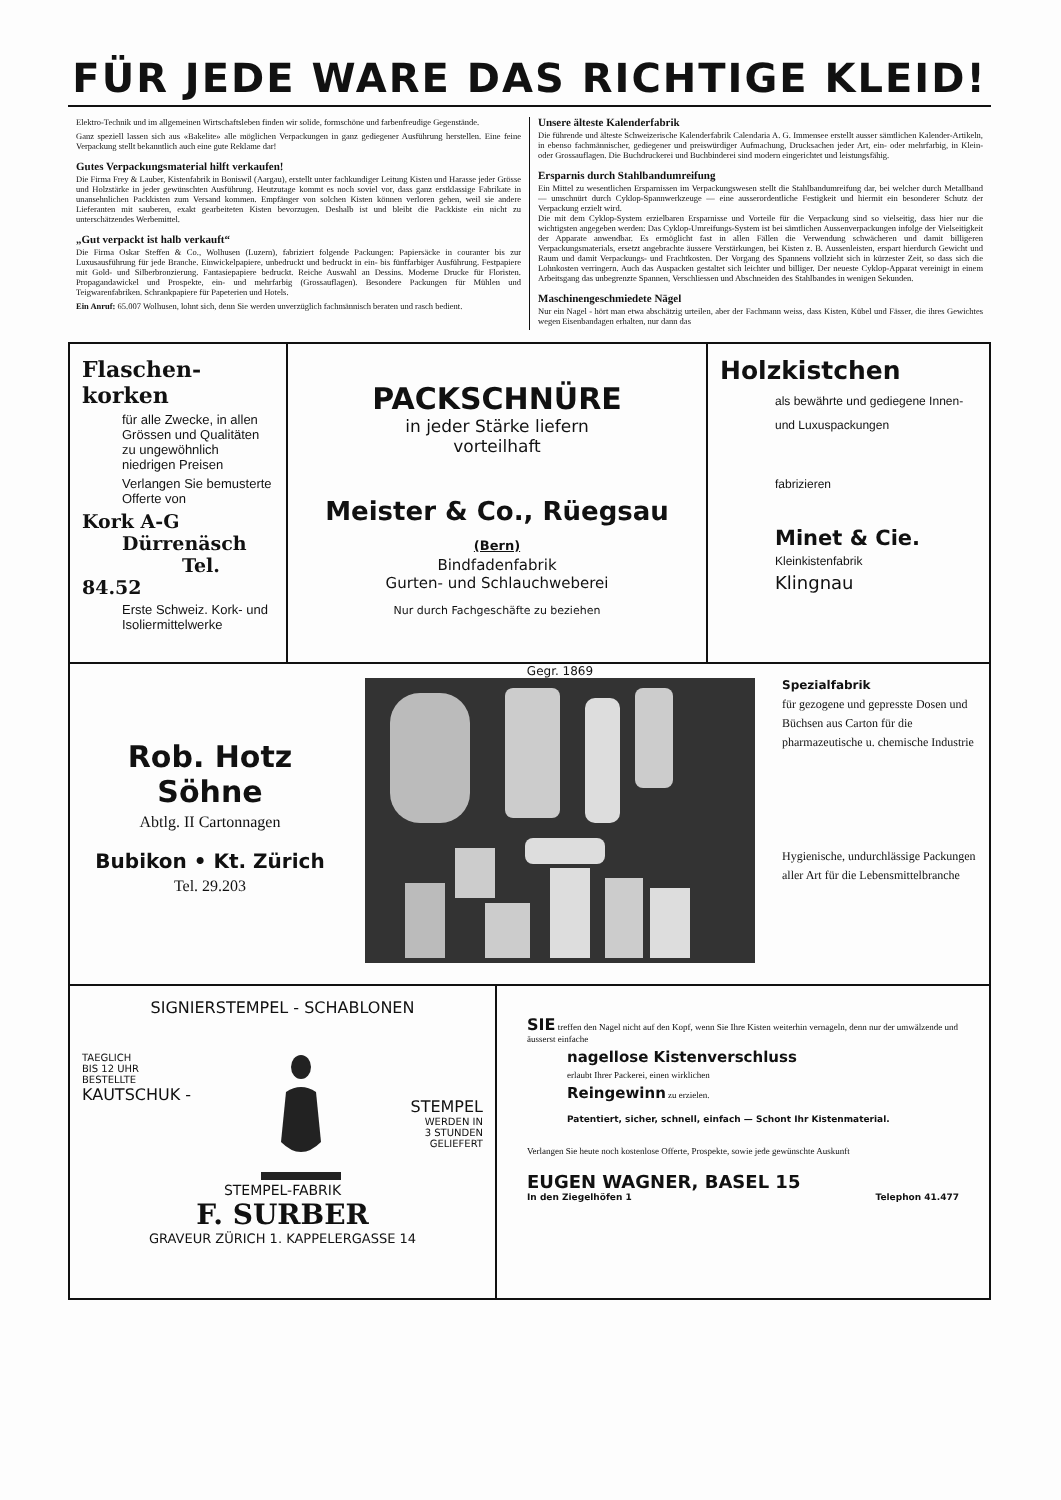FÜR JEDE WARE DAS RICHTIGE KLEID!
Elektro-Technik und im allgemeinen Wirtschaftsleben finden wir solide, formschöne und farbenfreudige Gegenstände.
Ganz speziell lassen sich aus «Bakelite» alle möglichen Verpackungen in ganz gediegener Ausführung herstellen. Eine feine Verpackung stellt bekanntlich auch eine gute Reklame dar!
Gutes Verpackungsmaterial hilft verkaufen!
Die Firma Frey & Lauber, Kistenfabrik in Boniswil (Aargau), erstellt unter fachkundiger Leitung Kisten und Harasse jeder Grösse und Holzstärke in jeder gewünschten Ausführung. Heutzutage kommt es noch soviel vor, dass ganz erstklassige Fabrikate in unansehnlichen Packkisten zum Versand kommen. Empfänger von solchen Kisten können verloren gehen, weil sie andere Lieferanten mit sauberen, exakt gearbeiteten Kisten bevorzugen. Deshalb ist und bleibt die Packkiste ein nicht zu unterschätzendes Werbemittel.
„Gut verpackt ist halb verkauft“
Die Firma Oskar Steffen & Co., Wolhusen (Luzern), fabriziert folgende Packungen: Papiersäcke in couranter bis zur Luxusausführung für jede Branche. Einwickelpapiere, unbedruckt und bedruckt in ein- bis fünffarbiger Ausführung. Festpapiere mit Gold- und Silberbronzierung. Fantasiepapiere bedruckt. Reiche Auswahl an Dessins. Moderne Drucke für Floristen. Propagandawickel und Prospekte, ein- und mehrfarbig (Grossauflagen). Besondere Packungen für Mühlen und Teigwarenfabriken. Schrankpapiere für Papeterien und Hotels.
Ein Anruf: 65.007 Wolhusen, lohnt sich, denn Sie werden unverzüglich fachmännisch beraten und rasch bedient.
Unsere älteste Kalenderfabrik
Die führende und älteste Schweizerische Kalenderfabrik Calendaria A. G. Immensee erstellt ausser sämtlichen Kalender-Artikeln, in ebenso fachmännischer, gediegener und preiswürdiger Aufmachung, Drucksachen jeder Art, ein- oder mehrfarbig, in Klein- oder Grossauflagen. Die Buchdruckerei und Buchbinderei sind modern eingerichtet und leistungsfähig.
Ersparnis durch Stahlbandumreifung
Ein Mittel zu wesentlichen Ersparnissen im Verpackungswesen stellt die Stahlbandumreifung dar, bei welcher durch Metallband — umschnürt durch Cyklop-Spannwerkzeuge — eine ausserordentliche Festigkeit und hiermit ein besonderer Schutz der Verpackung erzielt wird.
Die mit dem Cyklop-System erzielbaren Ersparnisse und Vorteile für die Verpackung sind so vielseitig, dass hier nur die wichtigsten angegeben werden: Das Cyklop-Umreifungs-System ist bei sämtlichen Aussenverpackungen infolge der Vielseitigkeit der Apparate anwendbar. Es ermöglicht fast in allen Fällen die Verwendung schwächeren und damit billigeren Verpackungsmaterials, ersetzt angebrachte äussere Verstärkungen, bei Kisten z. B. Aussenleisten, erspart hierdurch Gewicht und Raum und damit Verpackungs- und Frachtkosten. Der Vorgang des Spannens vollzieht sich in kürzester Zeit, so dass sich die Lohnkosten verringern. Auch das Auspacken gestaltet sich leichter und billiger. Der neueste Cyklop-Apparat vereinigt in einem Arbeitsgang das unbegrenzte Spannen, Verschliessen und Abschneiden des Stahlbandes in wenigen Sekunden.
Maschinengeschmiedete Nägel
Nur ein Nagel - hört man etwa abschätzig urteilen, aber der Fachmann weiss, dass Kisten, Kübel und Fässer, die ihres Gewichtes wegen Eisenbandagen erhalten, nur dann das
Flaschen-
korken
für alle Zwecke, in allen Grössen und Qualitäten zu ungewöhnlich niedrigen Preisen
Verlangen Sie bemusterte Offerte von
Kork A-G
Dürrenäsch
Tel. 84.52
Erste Schweiz. Kork- und Isoliermittelwerke
PACKSCHNÜRE
in jeder Stärke liefern
vorteilhaft
Meister & Co., Rüegsau (Bern)
Bindfadenfabrik
Gurten- und Schlauchweberei
Nur durch Fachgeschäfte zu beziehen
Holzkistchen
als bewährte und gediegene Innen- und Luxuspackungen
fabrizieren
Minet & Cie.
Kleinkistenfabrik
Klingnau
Rob. Hotz Söhne
Abtlg. II Cartonnagen
Bubikon • Kt. Zürich
Tel. 29.203
Gegr. 1869
Spezialfabrik
für gezogene und gepresste Dosen und Büchsen aus Carton für die pharmazeutische u. chemische Industrie
Hygienische, undurchlässige Packungen aller Art für die Lebensmittelbranche
SIGNIERSTEMPEL - SCHABLONEN
TAEGLICH
BIS 12 UHR
BESTELLTE
KAUTSCHUK -
STEMPEL
WERDEN IN
3 STUNDEN
GELIEFERT
STEMPEL-FABRIK
F. SURBER
GRAVEUR ZÜRICH 1. KAPPELERGASSE 14
SIE treffen den Nagel nicht auf den Kopf, wenn Sie Ihre Kisten weiterhin vernageln, denn nur der umwälzende und äusserst einfache
nagellose Kistenverschluss
erlaubt Ihrer Packerei, einen wirklichen
Reingewinn zu erzielen.
Patentiert, sicher, schnell, einfach — Schont Ihr Kistenmaterial.
Verlangen Sie heute noch kostenlose Offerte, Prospekte, sowie jede gewünschte Auskunft
EUGEN WAGNER, BASEL 15
In den Ziegelhöfen 1 Telephon 41.477